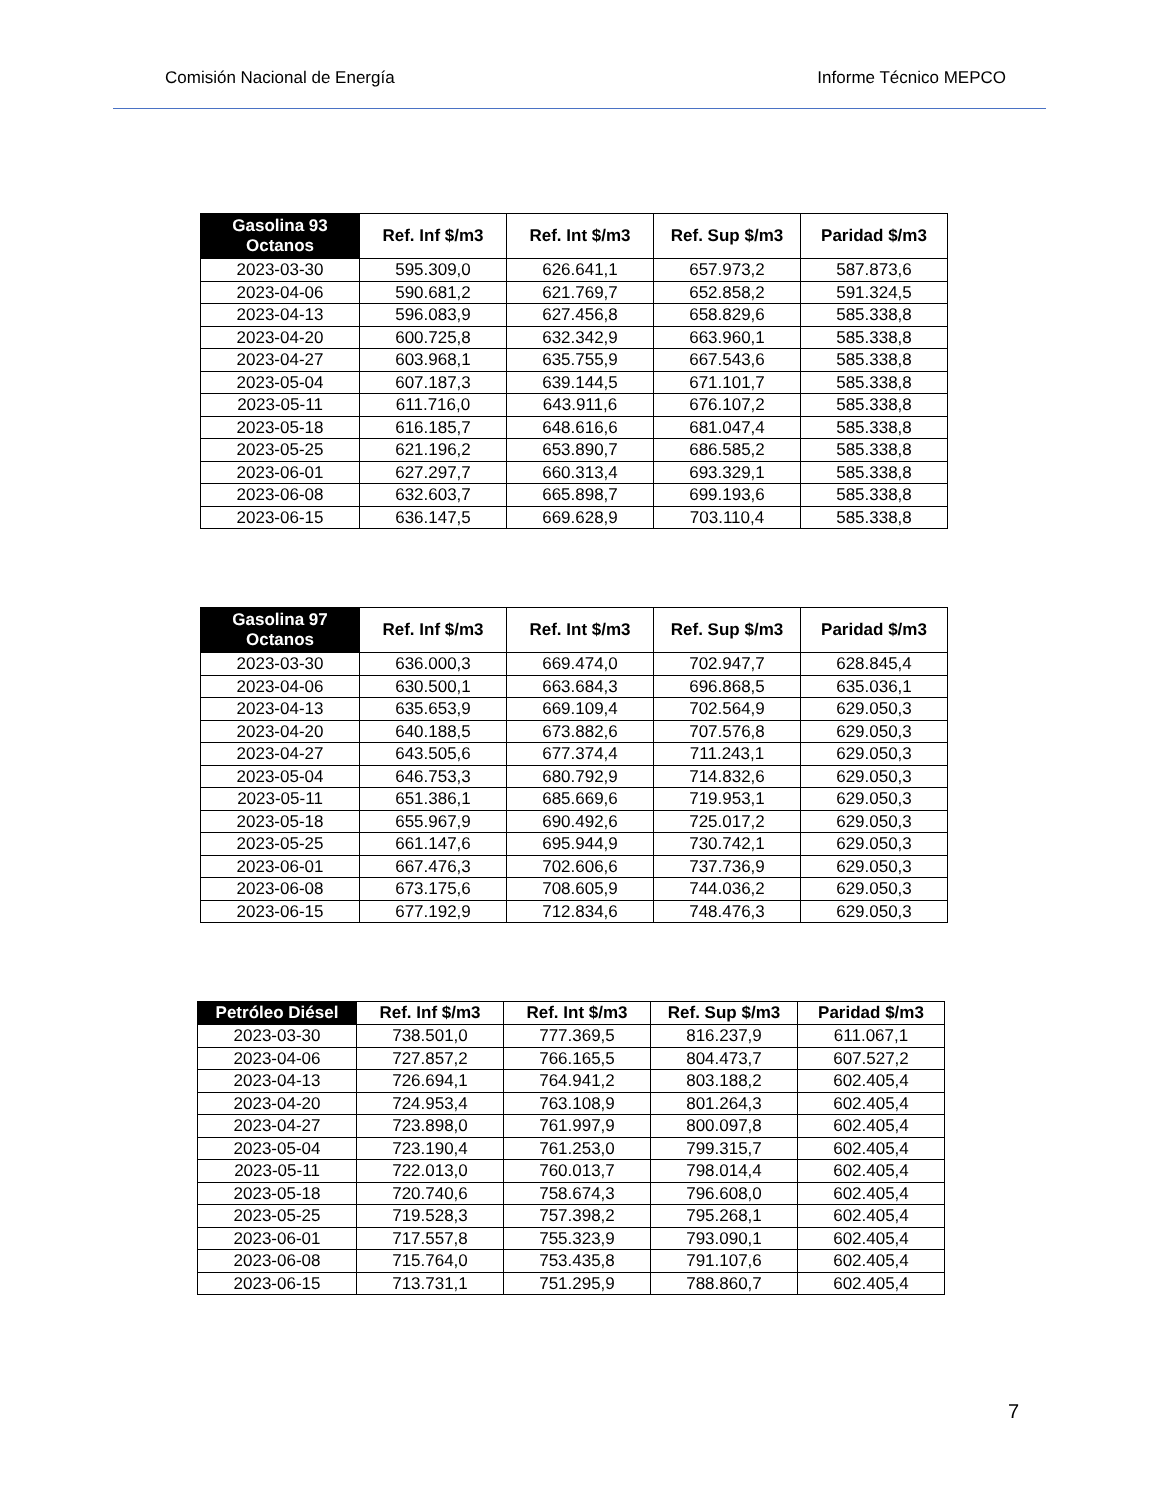Comisión Nacional de Energía Informe Técnico MEPCO
| Gasolina 93 Octanos | Ref. Inf $/m3 | Ref. Int $/m3 | Ref. Sup $/m3 | Paridad $/m3 |
| --- | --- | --- | --- | --- |
| 2023-03-30 | 595.309,0 | 626.641,1 | 657.973,2 | 587.873,6 |
| 2023-04-06 | 590.681,2 | 621.769,7 | 652.858,2 | 591.324,5 |
| 2023-04-13 | 596.083,9 | 627.456,8 | 658.829,6 | 585.338,8 |
| 2023-04-20 | 600.725,8 | 632.342,9 | 663.960,1 | 585.338,8 |
| 2023-04-27 | 603.968,1 | 635.755,9 | 667.543,6 | 585.338,8 |
| 2023-05-04 | 607.187,3 | 639.144,5 | 671.101,7 | 585.338,8 |
| 2023-05-11 | 611.716,0 | 643.911,6 | 676.107,2 | 585.338,8 |
| 2023-05-18 | 616.185,7 | 648.616,6 | 681.047,4 | 585.338,8 |
| 2023-05-25 | 621.196,2 | 653.890,7 | 686.585,2 | 585.338,8 |
| 2023-06-01 | 627.297,7 | 660.313,4 | 693.329,1 | 585.338,8 |
| 2023-06-08 | 632.603,7 | 665.898,7 | 699.193,6 | 585.338,8 |
| 2023-06-15 | 636.147,5 | 669.628,9 | 703.110,4 | 585.338,8 |
| Gasolina 97 Octanos | Ref. Inf $/m3 | Ref. Int $/m3 | Ref. Sup $/m3 | Paridad $/m3 |
| --- | --- | --- | --- | --- |
| 2023-03-30 | 636.000,3 | 669.474,0 | 702.947,7 | 628.845,4 |
| 2023-04-06 | 630.500,1 | 663.684,3 | 696.868,5 | 635.036,1 |
| 2023-04-13 | 635.653,9 | 669.109,4 | 702.564,9 | 629.050,3 |
| 2023-04-20 | 640.188,5 | 673.882,6 | 707.576,8 | 629.050,3 |
| 2023-04-27 | 643.505,6 | 677.374,4 | 711.243,1 | 629.050,3 |
| 2023-05-04 | 646.753,3 | 680.792,9 | 714.832,6 | 629.050,3 |
| 2023-05-11 | 651.386,1 | 685.669,6 | 719.953,1 | 629.050,3 |
| 2023-05-18 | 655.967,9 | 690.492,6 | 725.017,2 | 629.050,3 |
| 2023-05-25 | 661.147,6 | 695.944,9 | 730.742,1 | 629.050,3 |
| 2023-06-01 | 667.476,3 | 702.606,6 | 737.736,9 | 629.050,3 |
| 2023-06-08 | 673.175,6 | 708.605,9 | 744.036,2 | 629.050,3 |
| 2023-06-15 | 677.192,9 | 712.834,6 | 748.476,3 | 629.050,3 |
| Petróleo Diésel | Ref. Inf $/m3 | Ref. Int $/m3 | Ref. Sup $/m3 | Paridad $/m3 |
| --- | --- | --- | --- | --- |
| 2023-03-30 | 738.501,0 | 777.369,5 | 816.237,9 | 611.067,1 |
| 2023-04-06 | 727.857,2 | 766.165,5 | 804.473,7 | 607.527,2 |
| 2023-04-13 | 726.694,1 | 764.941,2 | 803.188,2 | 602.405,4 |
| 2023-04-20 | 724.953,4 | 763.108,9 | 801.264,3 | 602.405,4 |
| 2023-04-27 | 723.898,0 | 761.997,9 | 800.097,8 | 602.405,4 |
| 2023-05-04 | 723.190,4 | 761.253,0 | 799.315,7 | 602.405,4 |
| 2023-05-11 | 722.013,0 | 760.013,7 | 798.014,4 | 602.405,4 |
| 2023-05-18 | 720.740,6 | 758.674,3 | 796.608,0 | 602.405,4 |
| 2023-05-25 | 719.528,3 | 757.398,2 | 795.268,1 | 602.405,4 |
| 2023-06-01 | 717.557,8 | 755.323,9 | 793.090,1 | 602.405,4 |
| 2023-06-08 | 715.764,0 | 753.435,8 | 791.107,6 | 602.405,4 |
| 2023-06-15 | 713.731,1 | 751.295,9 | 788.860,7 | 602.405,4 |
7